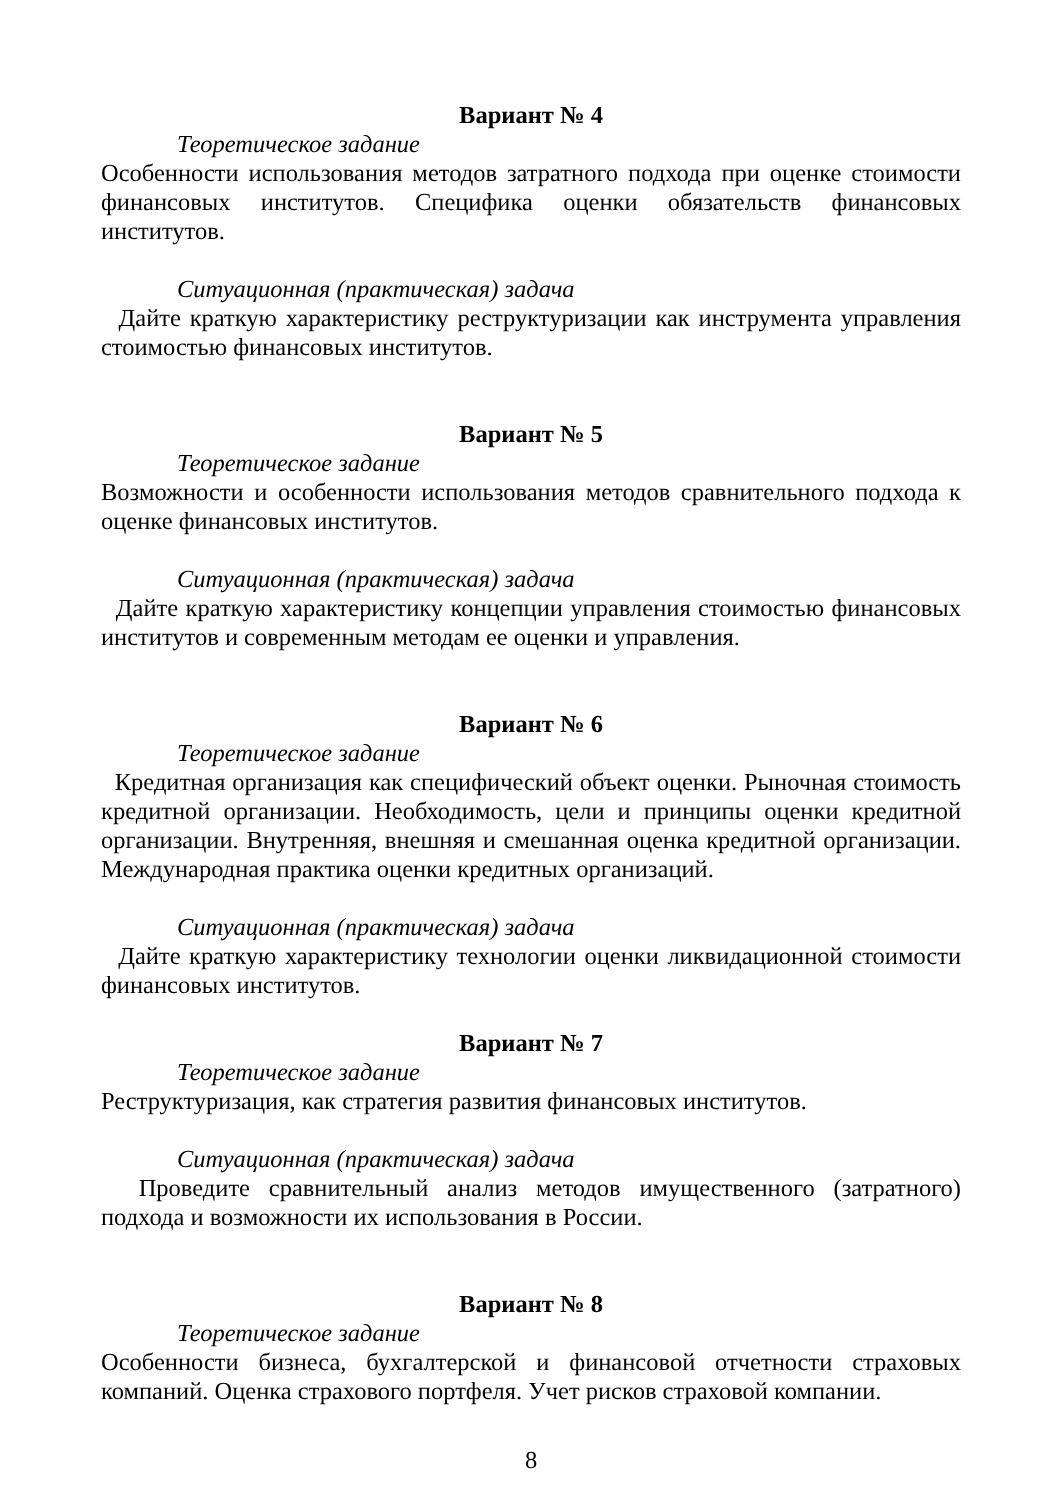Вариант № 4
Теоретическое задание
Особенности использования методов затратного подхода при оценке стоимости финансовых институтов. Специфика оценки обязательств финансовых институтов.
Ситуационная (практическая) задача
Дайте краткую характеристику реструктуризации как инструмента управления стоимостью финансовых институтов.
Вариант № 5
Теоретическое задание
Возможности и особенности использования методов сравнительного подхода к оценке финансовых институтов.
Ситуационная (практическая) задача
Дайте краткую характеристику концепции управления стоимостью финансовых институтов и современным методам ее оценки и управления.
Вариант № 6
Теоретическое задание
Кредитная организация как специфический объект оценки. Рыночная стоимость кредитной организации. Необходимость, цели и принципы оценки кредитной организации. Внутренняя, внешняя и смешанная оценка кредитной организации. Международная практика оценки кредитных организаций.
Ситуационная (практическая) задача
Дайте краткую характеристику технологии оценки ликвидационной стоимости финансовых институтов.
Вариант № 7
Теоретическое задание
Реструктуризация, как стратегия развития финансовых институтов.
Ситуационная (практическая) задача
Проведите сравнительный анализ методов имущественного (затратного) подхода и возможности их использования в России.
Вариант № 8
Теоретическое задание
Особенности бизнеса, бухгалтерской и финансовой отчетности страховых компаний. Оценка страхового портфеля. Учет рисков страховой компании.
8